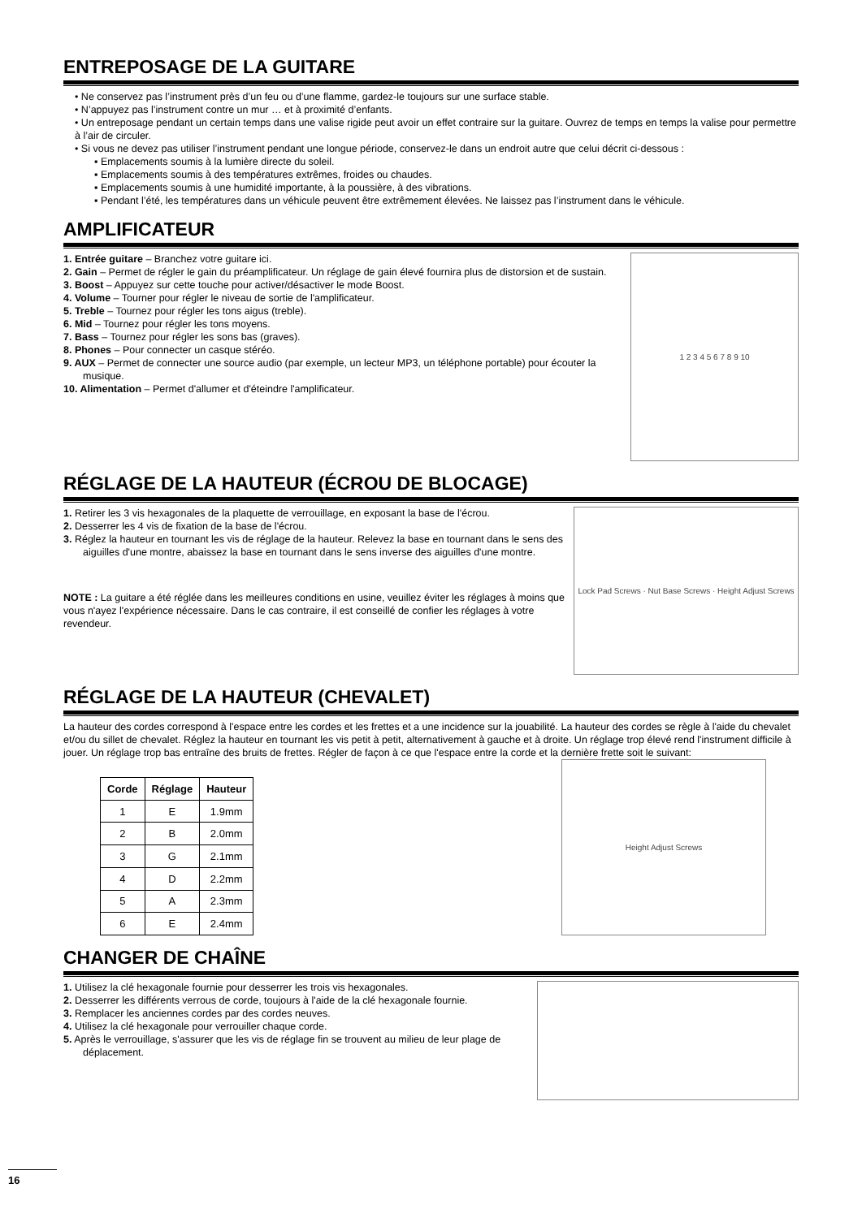ENTREPOSAGE DE LA GUITARE
• Ne conservez pas l’instrument près d’un feu ou d’une flamme, gardez-le toujours sur une surface stable.
• N’appuyez pas l’instrument contre un mur … et à proximité d’enfants.
• Un entreposage pendant un certain temps dans une valise rigide peut avoir un effet contraire sur la guitare. Ouvrez de temps en temps la valise pour permettre à l’air de circuler.
• Si vous ne devez pas utiliser l’instrument pendant une longue période, conservez-le dans un endroit autre que celui décrit ci-dessous :
▪ Emplacements soumis à la lumière directe du soleil.
▪ Emplacements soumis à des températures extrêmes, froides ou chaudes.
▪ Emplacements soumis à une humidité importante, à la poussière, à des vibrations.
▪ Pendant l’été, les températures dans un véhicule peuvent être extrêmement élevées. Ne laissez pas l’instrument dans le véhicule.
AMPLIFICATEUR
1. Entrée guitare – Branchez votre guitare ici.
2. Gain – Permet de régler le gain du préamplificateur. Un réglage de gain élevé fournira plus de distorsion et de sustain.
3. Boost – Appuyez sur cette touche pour activer/désactiver le mode Boost.
4. Volume – Tourner pour régler le niveau de sortie de l'amplificateur.
5. Treble – Tournez pour régler les tons aigus (treble).
6. Mid – Tournez pour régler les tons moyens.
7. Bass – Tournez pour régler les sons bas (graves).
8. Phones – Pour connecter un casque stéréo.
9. AUX – Permet de connecter une source audio (par exemple, un lecteur MP3, un téléphone portable) pour écouter la musique.
10. Alimentation – Permet d'allumer et d'éteindre l'amplificateur.
1 2 3 4 5 6 7 8 9 10
RÉGLAGE DE LA HAUTEUR (ÉCROU DE BLOCAGE)
1. Retirer les 3 vis hexagonales de la plaquette de verrouillage, en exposant la base de l'écrou.
2. Desserrer les 4 vis de fixation de la base de l'écrou.
3. Réglez la hauteur en tournant les vis de réglage de la hauteur. Relevez la base en tournant dans le sens des aiguilles d'une montre, abaissez la base en tournant dans le sens inverse des aiguilles d'une montre.
NOTE : La guitare a été réglée dans les meilleures conditions en usine, veuillez éviter les réglages à moins que vous n'ayez l'expérience nécessaire. Dans le cas contraire, il est conseillé de confier les réglages à votre revendeur.
Lock Pad Screws · Nut Base Screws · Height Adjust Screws
RÉGLAGE DE LA HAUTEUR (CHEVALET)
La hauteur des cordes correspond à l'espace entre les cordes et les frettes et a une incidence sur la jouabilité. La hauteur des cordes se règle à l'aide du chevalet et/ou du sillet de chevalet. Réglez la hauteur en tournant les vis petit à petit, alternativement à gauche et à droite. Un réglage trop élevé rend l'instrument difficile à jouer. Un réglage trop bas entraîne des bruits de frettes. Régler de façon à ce que l'espace entre la corde et la dernière frette soit le suivant:
| Corde | Réglage | Hauteur |
| --- | --- | --- |
| 1 | E | 1.9mm |
| 2 | B | 2.0mm |
| 3 | G | 2.1mm |
| 4 | D | 2.2mm |
| 5 | A | 2.3mm |
| 6 | E | 2.4mm |
Height Adjust Screws
CHANGER DE CHAÎNE
1. Utilisez la clé hexagonale fournie pour desserrer les trois vis hexagonales.
2. Desserrer les différents verrous de corde, toujours à l'aide de la clé hexagonale fournie.
3. Remplacer les anciennes cordes par des cordes neuves.
4. Utilisez la clé hexagonale pour verrouiller chaque corde.
5. Après le verrouillage, s'assurer que les vis de réglage fin se trouvent au milieu de leur plage de déplacement.
16